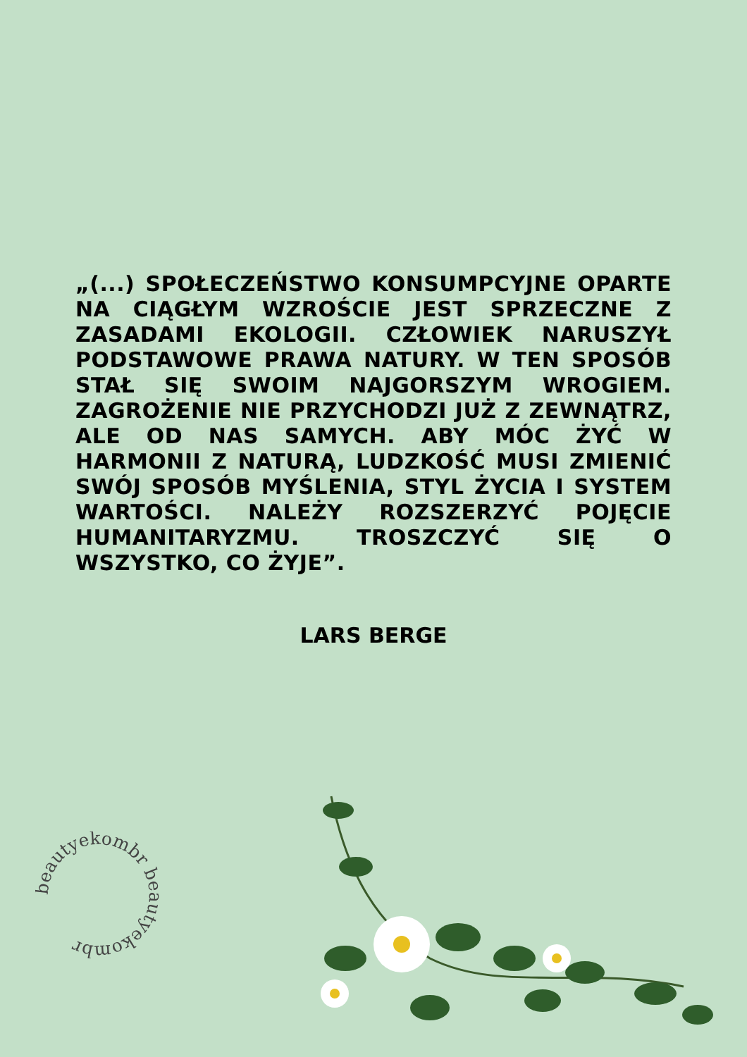„(...) SPOŁECZEŃSTWO KONSUMPCYJNE OPARTE NA CIĄGŁYM WZROŚCIE JEST SPRZECZNE Z ZASADAMI EKOLOGII. CZŁOWIEK NARUSZYŁ PODSTAWOWE PRAWA NATURY. W TEN SPOSÓB STAŁ SIĘ SWOIM NAJGORSZYM WROGIEM. ZAGROŻENIE NIE PRZYCHODZI JUŻ Z ZEWNĄTRZ, ALE OD NAS SAMYCH. ABY MÓC ŻYĆ W HARMONII Z NATURĄ, LUDZKOŚĆ MUSI ZMIENIĆ SWÓJ SPOSÓB MYŚLENIA, STYL ŻYCIA I SYSTEM WARTOŚCI. NALEŻY ROZSZERZYĆ POJĘCIE HUMANITARYZMU. TROSZCZYĆ SIĘ O WSZYSTKO, CO ŻYJE”.
LARS BERGE
beautyekombr beautyekombr